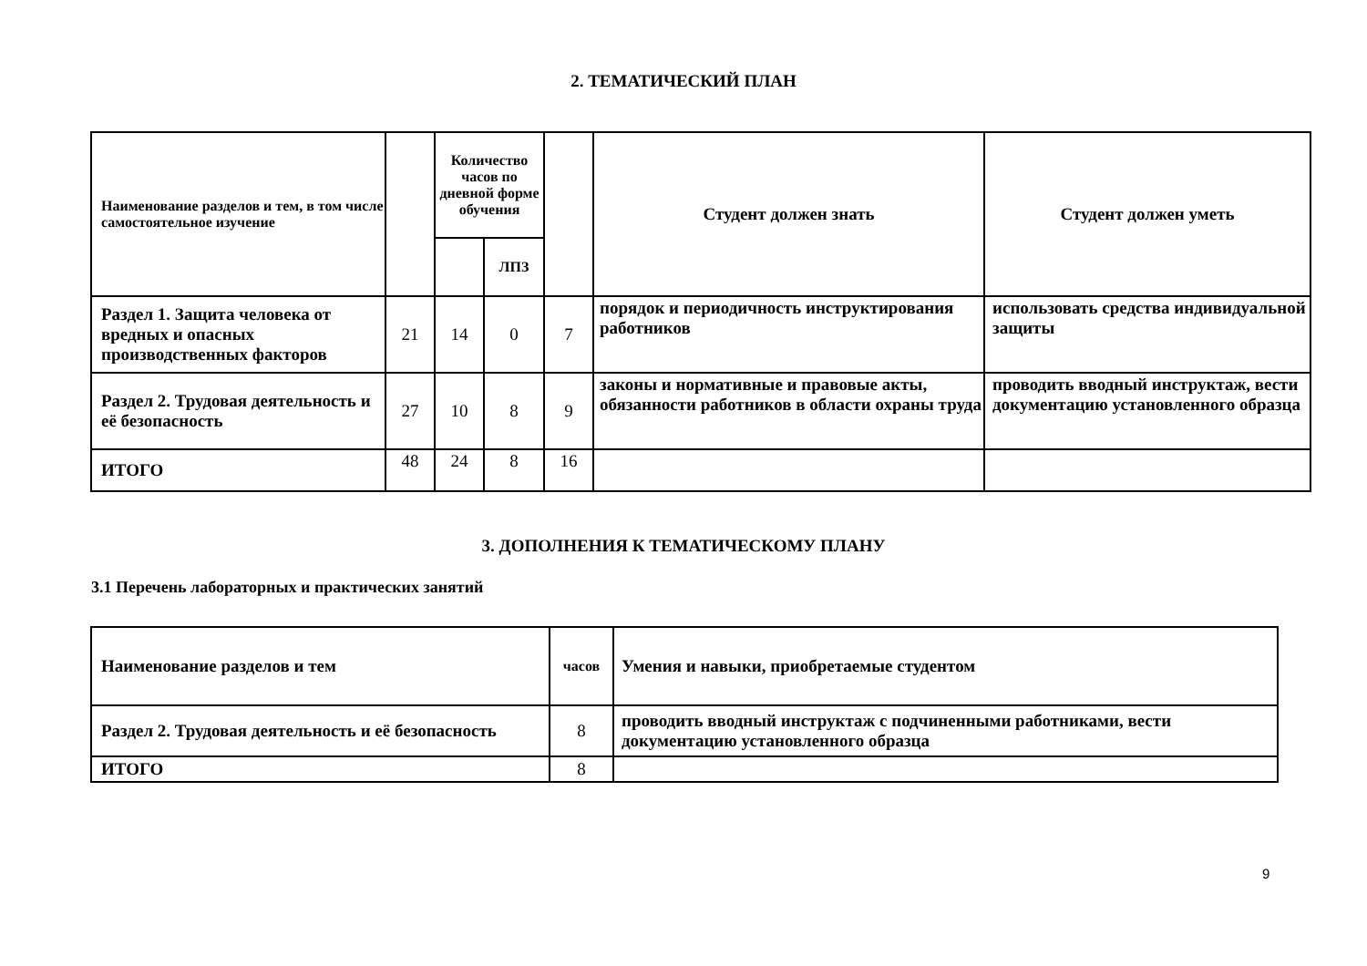2. ТЕМАТИЧЕСКИЙ ПЛАН
| Наименование разделов и тем, в том числе самостоятельное изучение | | Количество часов по дневной форме обучения | | | Студент должен знать | Студент должен уметь |
| --- | --- | --- | --- | --- | --- | --- |
| | | | ЛПЗ | | | |
| Раздел 1. Защита человека от вредных и опасных производственных факторов | 21 | 14 | 0 | 7 | порядок и периодичность инструктирования работников | использовать средства индивидуальной защиты |
| Раздел 2. Трудовая деятельность и её безопасность | 27 | 10 | 8 | 9 | законы и нормативные и правовые акты, обязанности работников в области охраны труда | проводить вводный инструктаж, вести документацию установленного образца |
| ИТОГО | 48 | 24 | 8 | 16 | | |
3. ДОПОЛНЕНИЯ К ТЕМАТИЧЕСКОМУ ПЛАНУ
3.1 Перечень лабораторных и практических занятий
| Наименование разделов и тем | часов | Умения и навыки, приобретаемые студентом |
| --- | --- | --- |
| Раздел 2. Трудовая деятельность и её безопасность | 8 | проводить вводный инструктаж с подчиненными работниками, вести документацию установленного образца |
| ИТОГО | 8 | |
9